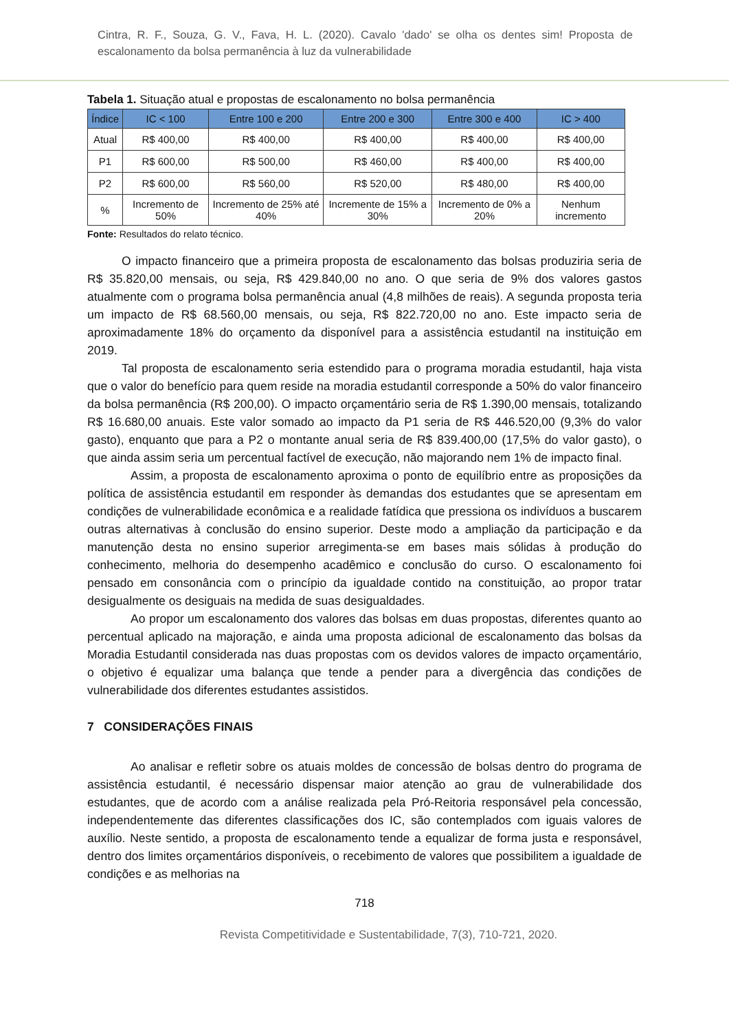Cintra, R. F., Souza, G. V., Fava, H. L. (2020). Cavalo 'dado' se olha os dentes sim! Proposta de escalonamento da bolsa permanência à luz da vulnerabilidade
Tabela 1. Situação atual e propostas de escalonamento no bolsa permanência
| Índice | IC < 100 | Entre 100 e 200 | Entre 200 e 300 | Entre 300 e 400 | IC > 400 |
| --- | --- | --- | --- | --- | --- |
| Atual | R$ 400,00 | R$ 400,00 | R$ 400,00 | R$ 400,00 | R$ 400,00 |
| P1 | R$ 600,00 | R$ 500,00 | R$ 460,00 | R$ 400,00 | R$ 400,00 |
| P2 | R$ 600,00 | R$ 560,00 | R$ 520,00 | R$ 480,00 | R$ 400,00 |
| % | Incremento de 50% | Incremento de 25% até 40% | Incremente de 15% a 30% | Incremento de 0% a 20% | Nenhum incremento |
Fonte: Resultados do relato técnico.
O impacto financeiro que a primeira proposta de escalonamento das bolsas produziria seria de R$ 35.820,00 mensais, ou seja, R$ 429.840,00 no ano. O que seria de 9% dos valores gastos atualmente com o programa bolsa permanência anual (4,8 milhões de reais). A segunda proposta teria um impacto de R$ 68.560,00 mensais, ou seja, R$ 822.720,00 no ano. Este impacto seria de aproximadamente 18% do orçamento da disponível para a assistência estudantil na instituição em 2019.
Tal proposta de escalonamento seria estendido para o programa moradia estudantil, haja vista que o valor do benefício para quem reside na moradia estudantil corresponde a 50% do valor financeiro da bolsa permanência (R$ 200,00). O impacto orçamentário seria de R$ 1.390,00 mensais, totalizando R$ 16.680,00 anuais. Este valor somado ao impacto da P1 seria de R$ 446.520,00 (9,3% do valor gasto), enquanto que para a P2 o montante anual seria de R$ 839.400,00 (17,5% do valor gasto), o que ainda assim seria um percentual factível de execução, não majorando nem 1% de impacto final.
Assim, a proposta de escalonamento aproxima o ponto de equilíbrio entre as proposições da política de assistência estudantil em responder às demandas dos estudantes que se apresentam em condições de vulnerabilidade econômica e a realidade fatídica que pressiona os indivíduos a buscarem outras alternativas à conclusão do ensino superior. Deste modo a ampliação da participação e da manutenção desta no ensino superior arregimenta-se em bases mais sólidas à produção do conhecimento, melhoria do desempenho acadêmico e conclusão do curso. O escalonamento foi pensado em consonância com o princípio da igualdade contido na constituição, ao propor tratar desigualmente os desiguais na medida de suas desigualdades.
Ao propor um escalonamento dos valores das bolsas em duas propostas, diferentes quanto ao percentual aplicado na majoração, e ainda uma proposta adicional de escalonamento das bolsas da Moradia Estudantil considerada nas duas propostas com os devidos valores de impacto orçamentário, o objetivo é equalizar uma balança que tende a pender para a divergência das condições de vulnerabilidade dos diferentes estudantes assistidos.
7 CONSIDERAÇÕES FINAIS
Ao analisar e refletir sobre os atuais moldes de concessão de bolsas dentro do programa de assistência estudantil, é necessário dispensar maior atenção ao grau de vulnerabilidade dos estudantes, que de acordo com a análise realizada pela Pró-Reitoria responsável pela concessão, independentemente das diferentes classificações dos IC, são contemplados com iguais valores de auxílio. Neste sentido, a proposta de escalonamento tende a equalizar de forma justa e responsável, dentro dos limites orçamentários disponíveis, o recebimento de valores que possibilitem a igualdade de condições e as melhorias na
718
Revista Competitividade e Sustentabilidade, 7(3), 710-721, 2020.